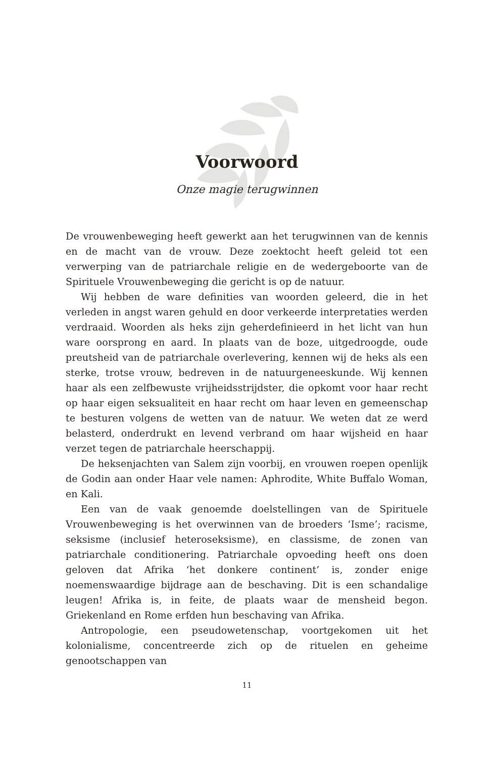Voorwoord
Onze magie terugwinnen
De vrouwenbeweging heeft gewerkt aan het terugwinnen van de kennis en de macht van de vrouw. Deze zoektocht heeft geleid tot een verwerping van de patriarchale religie en de wedergeboorte van de Spirituele Vrouwenbeweging die gericht is op de natuur.
Wij hebben de ware definities van woorden geleerd, die in het verleden in angst waren gehuld en door verkeerde interpretaties werden verdraaid. Woorden als heks zijn geherdefinieerd in het licht van hun ware oorsprong en aard. In plaats van de boze, uitgedroogde, oude preutsheid van de patriarchale overlevering, kennen wij de heks als een sterke, trotse vrouw, bedreven in de natuurgeneeskunde. Wij kennen haar als een zelfbewuste vrijheidsstrijdster, die opkomt voor haar recht op haar eigen seksualiteit en haar recht om haar leven en gemeenschap te besturen volgens de wetten van de natuur. We weten dat ze werd belasterd, onderdrukt en levend verbrand om haar wijsheid en haar verzet tegen de patriarchale heerschappij.
De heksenjachten van Salem zijn voorbij, en vrouwen roepen openlijk de Godin aan onder Haar vele namen: Aphrodite, White Buffalo Woman, en Kali.
Een van de vaak genoemde doelstellingen van de Spirituele Vrouwenbeweging is het overwinnen van de broeders ‘Isme’; racisme, seksisme (inclusief heteroseksisme), en classisme, de zonen van patriarchale conditionering. Patriarchale opvoeding heeft ons doen geloven dat Afrika ‘het donkere continent’ is, zonder enige noemenswaardige bijdrage aan de beschaving. Dit is een schandalige leugen! Afrika is, in feite, de plaats waar de mensheid begon. Griekenland en Rome erfden hun beschaving van Afrika.
Antropologie, een pseudowetenschap, voortgekomen uit het kolonialisme, concentreerde zich op de rituelen en geheime genootschappen van
11